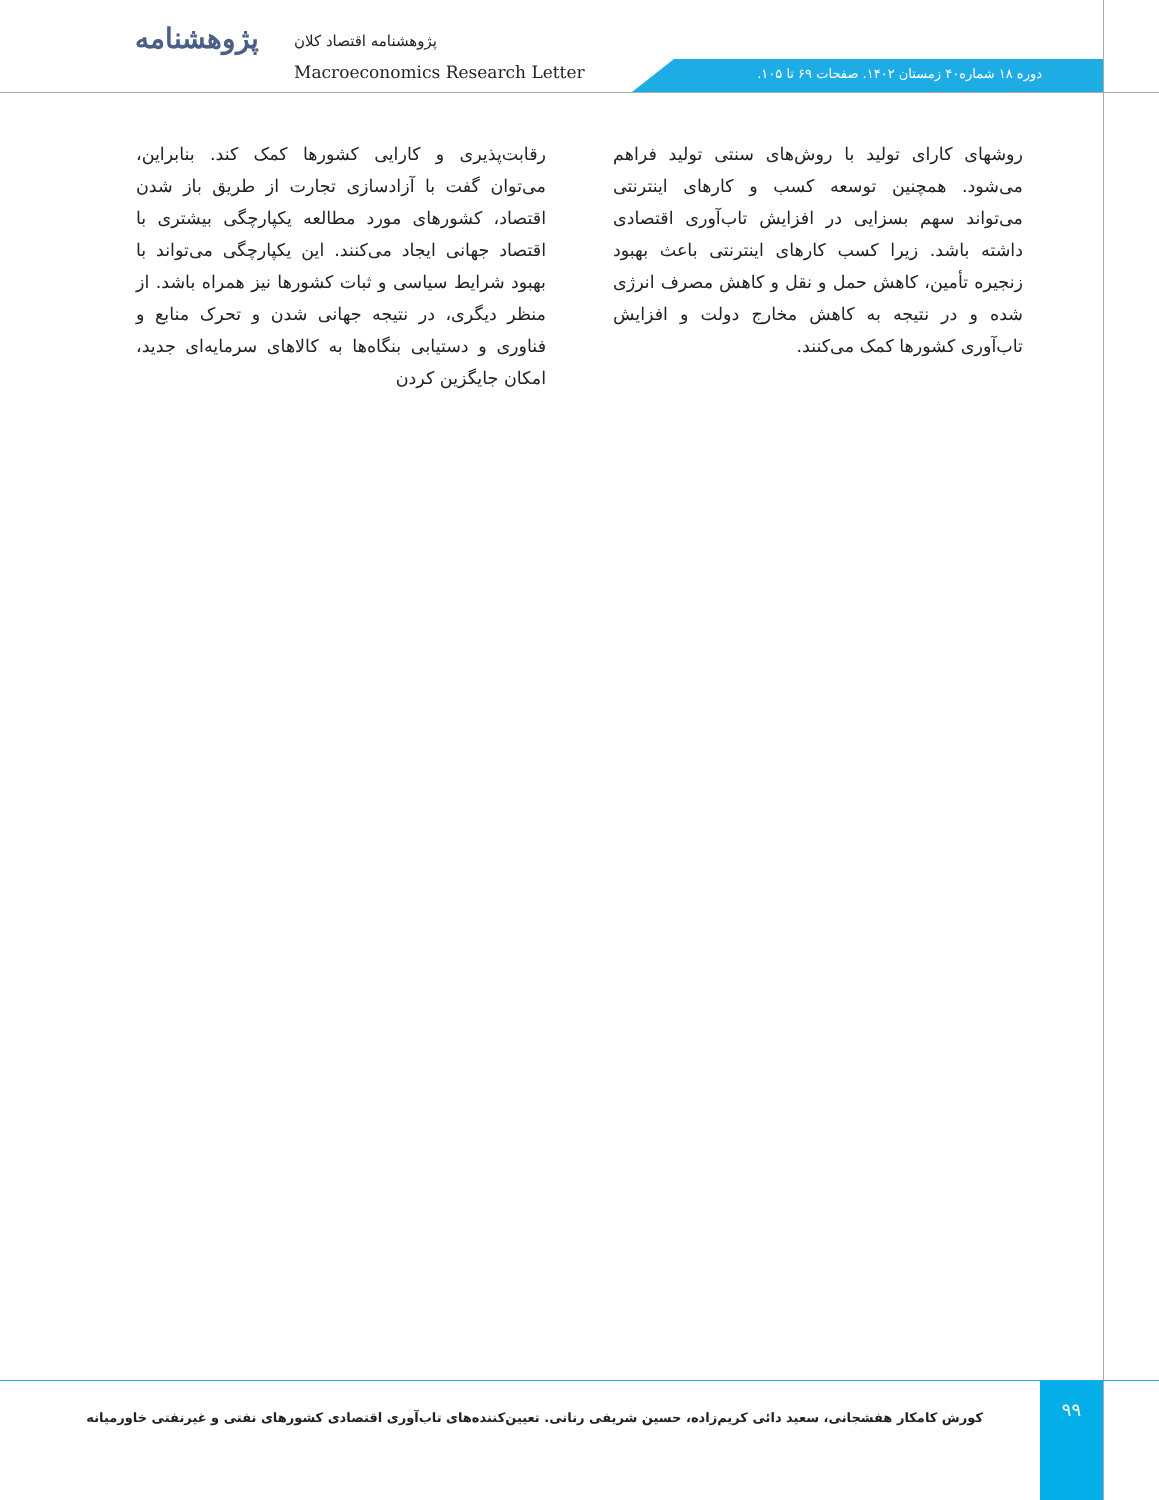پژوهشنامه
پژوهشنامه اقتصاد کلان
Macroeconomics Research Letter
دوره ۱۸ شماره۴۰ زمستان ۱۴۰۲. صفحات ۶۹ تا ۱۰۵.
رقابت‌پذیری و کارایی کشورها کمک کند. بنابراین، می‌توان گفت با آزادسازی تجارت از طریق باز شدن اقتصاد، کشورهای مورد مطالعه یکپارچگی بیشتری با اقتصاد جهانی ایجاد می‌کنند. این یکپارچگی می‌تواند با بهبود شرایط سیاسی و ثبات کشورها نیز همراه باشد. از منظر دیگری، در نتیجه جهانی شدن و تحرک منابع و فناوری و دستیابی بنگاه‌ها به کالاهای سرمایه‌ای جدید، امکان جایگزین کردن
روشهای کارای تولید با روش‌های سنتی تولید فراهم می‌شود. همچنین توسعه کسب و کارهای اینترنتی می‌تواند سهم بسزایی در افزایش تاب‌آوری اقتصادی داشته باشد. زیرا کسب کارهای اینترنتی باعث بهبود زنجیره تأمین، کاهش حمل و نقل و کاهش مصرف انرژی شده و در نتیجه به کاهش مخارج دولت و افزایش تاب‌آوری کشورها کمک می‌کنند.
کورش کامکار هفشجانی، سعید دائی کریم‌زاده، حسین شریفی رنانی. تعیین‌کننده‌های تاب‌آوری اقتصادی کشورهای نفتی و غیرنفتی خاورمیانه
۹۹